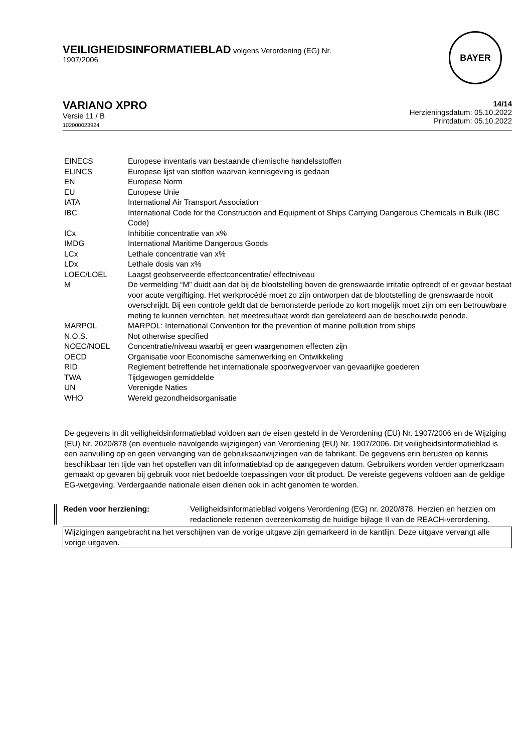VEILIGHEIDSINFORMATIEBLAD volgens Verordening (EG) Nr.
1907/2006
BAYER
VARIANO XPRO
Versie 11 / B
102000023924
14/14
Herzieningsdatum: 05.10.2022
Printdatum: 05.10.2022
| EINECS | Europese inventaris van bestaande chemische handelsstoffen |
| ELINCS | Europese lijst van stoffen waarvan kennisgeving is gedaan |
| EN | Europese Norm |
| EU | Europese Unie |
| IATA | International Air Transport Association |
| IBC | International Code for the Construction and Equipment of Ships Carrying Dangerous Chemicals in Bulk (IBC Code) |
| ICx | Inhibitie concentratie van x% |
| IMDG | International Maritime Dangerous Goods |
| LCx | Lethale concentratie van x% |
| LDx | Lethale dosis van x% |
| LOEC/LOEL | Laagst geobserveerde effectconcentratie/ effectniveau |
| M | De vermelding “M” duidt aan dat bij de blootstelling boven de grenswaarde irritatie optreedt of er gevaar bestaat voor acute vergiftiging. Het werkprocédé moet zo zijn ontworpen dat de blootstelling de grenswaarde nooit overschrijdt. Bij een controle geldt dat de bemonsterde periode zo kort mogelijk moet zijn om een betrouwbare meting te kunnen verrichten. het meetresultaat wordt dan gerelateerd aan de beschouwde periode. |
| MARPOL | MARPOL: International Convention for the prevention of marine pollution from ships |
| N.O.S. | Not otherwise specified |
| NOEC/NOEL | Concentratie/niveau waarbij er geen waargenomen effecten zijn |
| OECD | Organisatie voor Economische samenwerking en Ontwikkeling |
| RID | Reglement betreffende het internationale spoorwegvervoer van gevaarlijke goederen |
| TWA | Tijdgewogen gemiddelde |
| UN | Verenigde Naties |
| WHO | Wereld gezondheidsorganisatie |
De gegevens in dit veiligheidsinformatieblad voldoen aan de eisen gesteld in de Verordening (EU) Nr. 1907/2006 en de Wijziging (EU) Nr. 2020/878 (en eventuele navolgende wijzigingen) van Verordening (EU) Nr. 1907/2006. Dit veiligheidsinformatieblad is een aanvulling op en geen vervanging van de gebruiksaanwijzingen van de fabrikant. De gegevens erin berusten op kennis beschikbaar ten tijde van het opstellen van dit informatieblad op de aangegeven datum. Gebruikers worden verder opmerkzaam gemaakt op gevaren bij gebruik voor niet bedoelde toepassingen voor dit product. De vereiste gegevens voldoen aan de geldige EG-wetgeving. Verdergaande nationale eisen dienen ook in acht genomen te worden.
| Reden voor herziening: | Veiligheidsinformatieblad volgens Verordening (EG) nr. 2020/878. Herzien en herzien om redactionele redenen overeenkomstig de huidige bijlage II van de REACH-verordening. |
Wijzigingen aangebracht na het verschijnen van de vorige uitgave zijn gemarkeerd in de kantlijn. Deze uitgave vervangt alle vorige uitgaven.